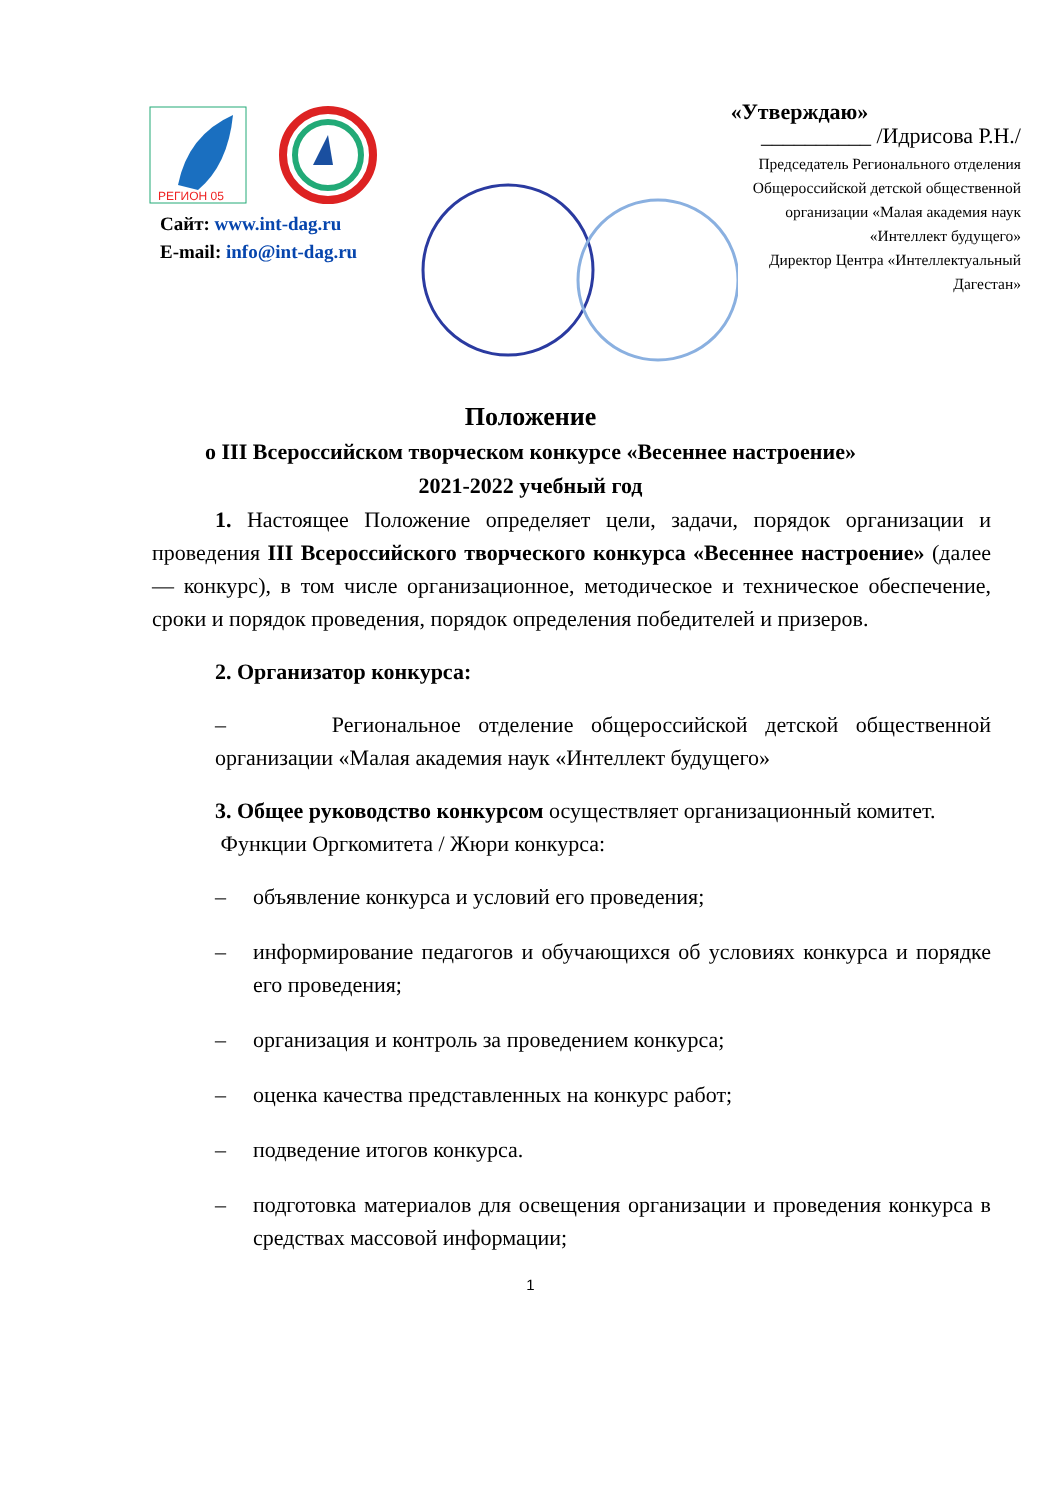РЕГИОН 05
Сайт: www.int-dag.ru
E-mail: info@int-dag.ru
«Утверждаю»
__________ /Идрисова Р.Н./
Председатель Регионального отделения
Общероссийской детской общественной
организации «Малая академия наук
«Интеллект будущего»
Директор Центра «Интеллектуальный
Дагестан»
Положение
о III Всероссийском творческом конкурсе «Весеннее настроение»
2021-2022 учебный год
1. Настоящее Положение определяет цели, задачи, порядок организации и проведения III Всероссийского творческого конкурса «Весеннее настроение» (далее — конкурс), в том числе организационное, методическое и техническое обеспечение, сроки и порядок проведения, порядок определения победителей и призеров.
2. Организатор конкурса:
– Региональное отделение общероссийской детской общественной организации «Малая академия наук «Интеллект будущего»
3. Общее руководство конкурсом осуществляет организационный комитет.
Функции Оргкомитета / Жюри конкурса:
– объявление конкурса и условий его проведения;
– информирование педагогов и обучающихся об условиях конкурса и порядке его проведения;
– организация и контроль за проведением конкурса;
– оценка качества представленных на конкурс работ;
– подведение итогов конкурса.
– подготовка материалов для освещения организации и проведения конкурса в средствах массовой информации;
1